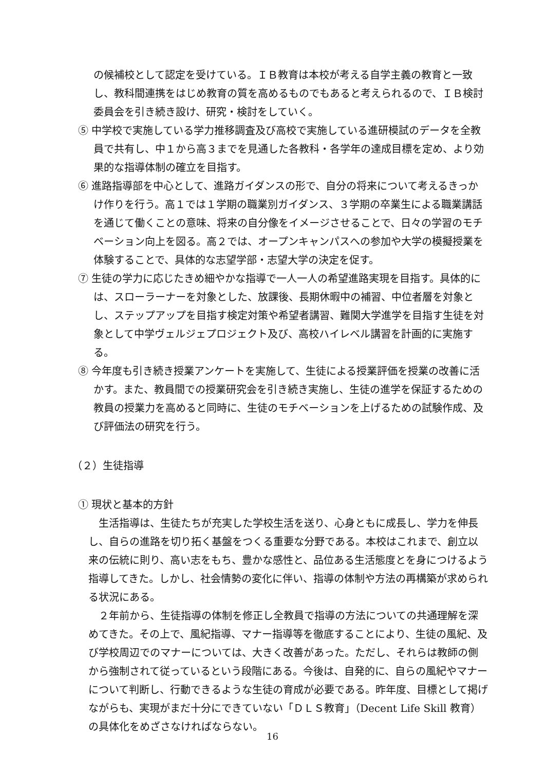の候補校として認定を受けている。ＩＢ教育は本校が考える自学主義の教育と一致し、教科間連携をはじめ教育の質を高めるものでもあると考えられるので、ＩＢ検討委員会を引き続き設け、研究・検討をしていく。
⑤ 中学校で実施している学力推移調査及び高校で実施している進研模試のデータを全教員で共有し、中１から高３までを見通した各教科・各学年の達成目標を定め、より効果的な指導体制の確立を目指す。
⑥ 進路指導部を中心として、進路ガイダンスの形で、自分の将来について考えるきっかけ作りを行う。高１では１学期の職業別ガイダンス、３学期の卒業生による職業講話を通じて働くことの意味、将来の自分像をイメージさせることで、日々の学習のモチベーション向上を図る。高２では、オープンキャンパスへの参加や大学の模擬授業を体験することで、具体的な志望学部・志望大学の決定を促す。
⑦ 生徒の学力に応じたきめ細やかな指導で一人一人の希望進路実現を目指す。具体的には、スローラーナーを対象とした、放課後、長期休暇中の補習、中位者層を対象とし、ステップアップを目指す検定対策や希望者講習、難関大学進学を目指す生徒を対象として中学ヴェルジェプロジェクト及び、高校ハイレベル講習を計画的に実施する。
⑧ 今年度も引き続き授業アンケートを実施して、生徒による授業評価を授業の改善に活かす。また、教員間での授業研究会を引き続き実施し、生徒の進学を保証するための教員の授業力を高めると同時に、生徒のモチベーションを上げるための試験作成、及び評価法の研究を行う。
（２）生徒指導
① 現状と基本的方針
生活指導は、生徒たちが充実した学校生活を送り、心身ともに成長し、学力を伸長し、自らの進路を切り拓く基盤をつくる重要な分野である。本校はこれまで、創立以来の伝統に則り、高い志をもち、豊かな感性と、品位ある生活態度とを身につけるよう指導してきた。しかし、社会情勢の変化に伴い、指導の体制や方法の再構築が求められる状況にある。
２年前から、生徒指導の体制を修正し全教員で指導の方法についての共通理解を深めてきた。その上で、風紀指導、マナー指導等を徹底することにより、生徒の風紀、及び学校周辺でのマナーについては、大きく改善があった。ただし、それらは教師の側から強制されて従っているという段階にある。今後は、自発的に、自らの風紀やマナーについて判断し、行動できるような生徒の育成が必要である。昨年度、目標として掲げながらも、実現がまだ十分にできていない「ＤＬＳ教育」（Decent Life Skill 教育）の具体化をめざさなければならない。
16